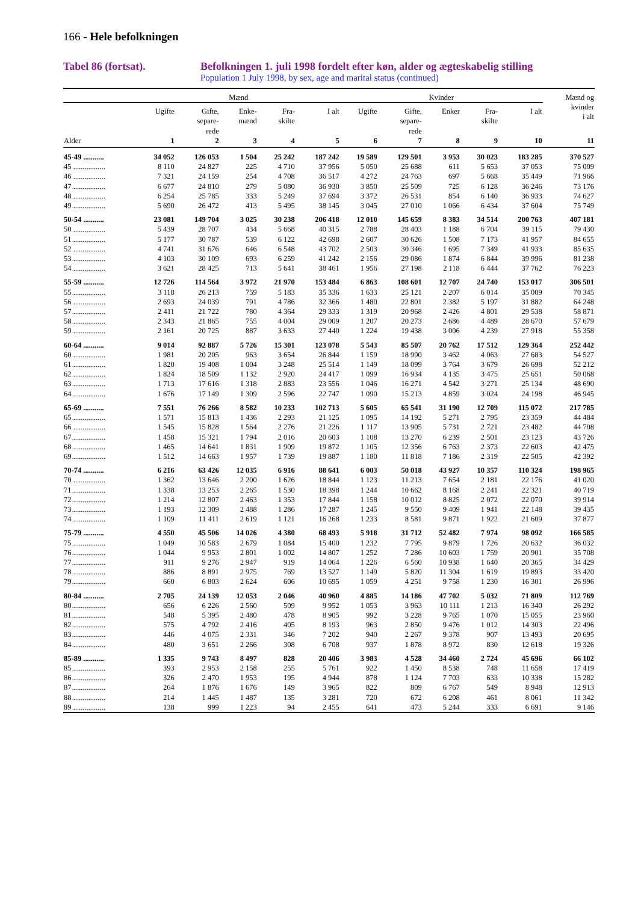166 - Hele befolkningen
Tabel 86 (fortsat). Befolkningen 1. juli 1998 fordelt efter køn, alder og ægteskabelig stilling
Population 1 July 1998, by sex, age and marital status (continued)
| | Mænd | | | | | Kvinder | | | | | Mænd og kvinder i alt |
| --- | --- | --- | --- | --- | --- | --- | --- | --- | --- | --- | --- |
| | Ugifte | Gifte, separe- rede | Enke- mænd | Fra- skilte | I alt | Ugifte | Gifte, separe- rede | Enker | Fra- skilte | I alt | |
| Alder | 1 | 2 | 3 | 4 | 5 | 6 | 7 | 8 | 9 | 10 | 11 |
| 45-49 ........... | 34 052 | 126 053 | 1 504 | 25 242 | 187 242 | 19 589 | 129 501 | 3 953 | 30 023 | 183 285 | 370 527 |
| 45 ................. | 8 110 | 24 827 | 225 | 4 710 | 37 956 | 5 050 | 25 688 | 611 | 5 653 | 37 053 | 75 009 |
| 46 ................. | 7 321 | 24 159 | 254 | 4 708 | 36 517 | 4 272 | 24 763 | 697 | 5 668 | 35 449 | 71 966 |
| 47 ................. | 6 677 | 24 810 | 279 | 5 080 | 36 930 | 3 850 | 25 509 | 725 | 6 128 | 36 246 | 73 176 |
| 48 ................. | 6 254 | 25 785 | 333 | 5 249 | 37 694 | 3 372 | 26 531 | 854 | 6 140 | 36 933 | 74 627 |
| 49 ................. | 5 690 | 26 472 | 413 | 5 495 | 38 145 | 3 045 | 27 010 | 1 066 | 6 434 | 37 604 | 75 749 |
| 50-54 ........... | 23 081 | 149 704 | 3 025 | 30 238 | 206 418 | 12 010 | 145 659 | 8 383 | 34 514 | 200 763 | 407 181 |
| 50 ................. | 5 439 | 28 707 | 434 | 5 668 | 40 315 | 2 788 | 28 403 | 1 188 | 6 704 | 39 115 | 79 430 |
| 51 ................. | 5 177 | 30 787 | 539 | 6 122 | 42 698 | 2 607 | 30 626 | 1 508 | 7 173 | 41 957 | 84 655 |
| 52 ................. | 4 741 | 31 676 | 646 | 6 548 | 43 702 | 2 503 | 30 346 | 1 695 | 7 349 | 41 933 | 85 635 |
| 53 ................. | 4 103 | 30 109 | 693 | 6 259 | 41 242 | 2 156 | 29 086 | 1 874 | 6 844 | 39 996 | 81 238 |
| 54 ................. | 3 621 | 28 425 | 713 | 5 641 | 38 461 | 1 956 | 27 198 | 2 118 | 6 444 | 37 762 | 76 223 |
| 55-59 ........... | 12 726 | 114 564 | 3 972 | 21 970 | 153 484 | 6 863 | 108 601 | 12 707 | 24 740 | 153 017 | 306 501 |
| 55 ................. | 3 118 | 26 213 | 759 | 5 183 | 35 336 | 1 633 | 25 121 | 2 207 | 6 014 | 35 009 | 70 345 |
| 56 ................. | 2 693 | 24 039 | 791 | 4 786 | 32 366 | 1 480 | 22 801 | 2 382 | 5 197 | 31 882 | 64 248 |
| 57 ................. | 2 411 | 21 722 | 780 | 4 364 | 29 333 | 1 319 | 20 968 | 2 426 | 4 801 | 29 538 | 58 871 |
| 58 ................. | 2 343 | 21 865 | 755 | 4 004 | 29 009 | 1 207 | 20 273 | 2 686 | 4 489 | 28 670 | 57 679 |
| 59 ................. | 2 161 | 20 725 | 887 | 3 633 | 27 440 | 1 224 | 19 438 | 3 006 | 4 239 | 27 918 | 55 358 |
| 60-64 ........... | 9 014 | 92 887 | 5 726 | 15 301 | 123 078 | 5 543 | 85 507 | 20 762 | 17 512 | 129 364 | 252 442 |
| 60 ................. | 1 981 | 20 205 | 963 | 3 654 | 26 844 | 1 159 | 18 990 | 3 462 | 4 063 | 27 683 | 54 527 |
| 61 ................. | 1 820 | 19 408 | 1 004 | 3 248 | 25 514 | 1 149 | 18 099 | 3 764 | 3 679 | 26 698 | 52 212 |
| 62 ................. | 1 824 | 18 509 | 1 132 | 2 920 | 24 417 | 1 099 | 16 934 | 4 135 | 3 475 | 25 651 | 50 068 |
| 63 ................. | 1 713 | 17 616 | 1 318 | 2 883 | 23 556 | 1 046 | 16 271 | 4 542 | 3 271 | 25 134 | 48 690 |
| 64 ................. | 1 676 | 17 149 | 1 309 | 2 596 | 22 747 | 1 090 | 15 213 | 4 859 | 3 024 | 24 198 | 46 945 |
| 65-69 ........... | 7 551 | 76 266 | 8 582 | 10 233 | 102 713 | 5 605 | 65 541 | 31 190 | 12 709 | 115 072 | 217 785 |
| 65 ................. | 1 571 | 15 813 | 1 436 | 2 293 | 21 125 | 1 095 | 14 192 | 5 271 | 2 795 | 23 359 | 44 484 |
| 66 ................. | 1 545 | 15 828 | 1 564 | 2 276 | 21 226 | 1 117 | 13 905 | 5 731 | 2 721 | 23 482 | 44 708 |
| 67 ................. | 1 458 | 15 321 | 1 794 | 2 016 | 20 603 | 1 108 | 13 270 | 6 239 | 2 501 | 23 123 | 43 726 |
| 68 ................. | 1 465 | 14 641 | 1 831 | 1 909 | 19 872 | 1 105 | 12 356 | 6 763 | 2 373 | 22 603 | 42 475 |
| 69 ................. | 1 512 | 14 663 | 1 957 | 1 739 | 19 887 | 1 180 | 11 818 | 7 186 | 2 319 | 22 505 | 42 392 |
| 70-74 ........... | 6 216 | 63 426 | 12 035 | 6 916 | 88 641 | 6 003 | 50 018 | 43 927 | 10 357 | 110 324 | 198 965 |
| 70 ................. | 1 362 | 13 646 | 2 200 | 1 626 | 18 844 | 1 123 | 11 213 | 7 654 | 2 181 | 22 176 | 41 020 |
| 71 ................. | 1 338 | 13 253 | 2 265 | 1 530 | 18 398 | 1 244 | 10 662 | 8 168 | 2 241 | 22 321 | 40 719 |
| 72 ................. | 1 214 | 12 807 | 2 463 | 1 353 | 17 844 | 1 158 | 10 012 | 8 825 | 2 072 | 22 070 | 39 914 |
| 73 ................. | 1 193 | 12 309 | 2 488 | 1 286 | 17 287 | 1 245 | 9 550 | 9 409 | 1 941 | 22 148 | 39 435 |
| 74 ................. | 1 109 | 11 411 | 2 619 | 1 121 | 16 268 | 1 233 | 8 581 | 9 871 | 1 922 | 21 609 | 37 877 |
| 75-79 ........... | 4 550 | 45 506 | 14 026 | 4 380 | 68 493 | 5 918 | 31 712 | 52 482 | 7 974 | 98 092 | 166 585 |
| 75 ................. | 1 049 | 10 583 | 2 679 | 1 084 | 15 400 | 1 232 | 7 795 | 9 879 | 1 726 | 20 632 | 36 032 |
| 76 ................. | 1 044 | 9 953 | 2 801 | 1 002 | 14 807 | 1 252 | 7 286 | 10 603 | 1 759 | 20 901 | 35 708 |
| 77 ................. | 911 | 9 276 | 2 947 | 919 | 14 064 | 1 226 | 6 560 | 10 938 | 1 640 | 20 365 | 34 429 |
| 78 ................. | 886 | 8 891 | 2 975 | 769 | 13 527 | 1 149 | 5 820 | 11 304 | 1 619 | 19 893 | 33 420 |
| 79 ................. | 660 | 6 803 | 2 624 | 606 | 10 695 | 1 059 | 4 251 | 9 758 | 1 230 | 16 301 | 26 996 |
| 80-84 ........... | 2 705 | 24 139 | 12 053 | 2 046 | 40 960 | 4 885 | 14 186 | 47 702 | 5 032 | 71 809 | 112 769 |
| 80 ................. | 656 | 6 226 | 2 560 | 509 | 9 952 | 1 053 | 3 963 | 10 111 | 1 213 | 16 340 | 26 292 |
| 81 ................. | 548 | 5 395 | 2 480 | 478 | 8 905 | 992 | 3 228 | 9 765 | 1 070 | 15 055 | 23 960 |
| 82 ................. | 575 | 4 792 | 2 416 | 405 | 8 193 | 963 | 2 850 | 9 476 | 1 012 | 14 303 | 22 496 |
| 83 ................. | 446 | 4 075 | 2 331 | 346 | 7 202 | 940 | 2 267 | 9 378 | 907 | 13 493 | 20 695 |
| 84 ................. | 480 | 3 651 | 2 266 | 308 | 6 708 | 937 | 1 878 | 8 972 | 830 | 12 618 | 19 326 |
| 85-89 ........... | 1 335 | 9 743 | 8 497 | 828 | 20 406 | 3 983 | 4 528 | 34 460 | 2 724 | 45 696 | 66 102 |
| 85 ................. | 393 | 2 953 | 2 158 | 255 | 5 761 | 922 | 1 450 | 8 538 | 748 | 11 658 | 17 419 |
| 86 ................. | 326 | 2 470 | 1 953 | 195 | 4 944 | 878 | 1 124 | 7 703 | 633 | 10 338 | 15 282 |
| 87 ................. | 264 | 1 876 | 1 676 | 149 | 3 965 | 822 | 809 | 6 767 | 549 | 8 948 | 12 913 |
| 88 ................. | 214 | 1 445 | 1 487 | 135 | 3 281 | 720 | 672 | 6 208 | 461 | 8 061 | 11 342 |
| 89 ................. | 138 | 999 | 1 223 | 94 | 2 455 | 641 | 473 | 5 244 | 333 | 6 691 | 9 146 |